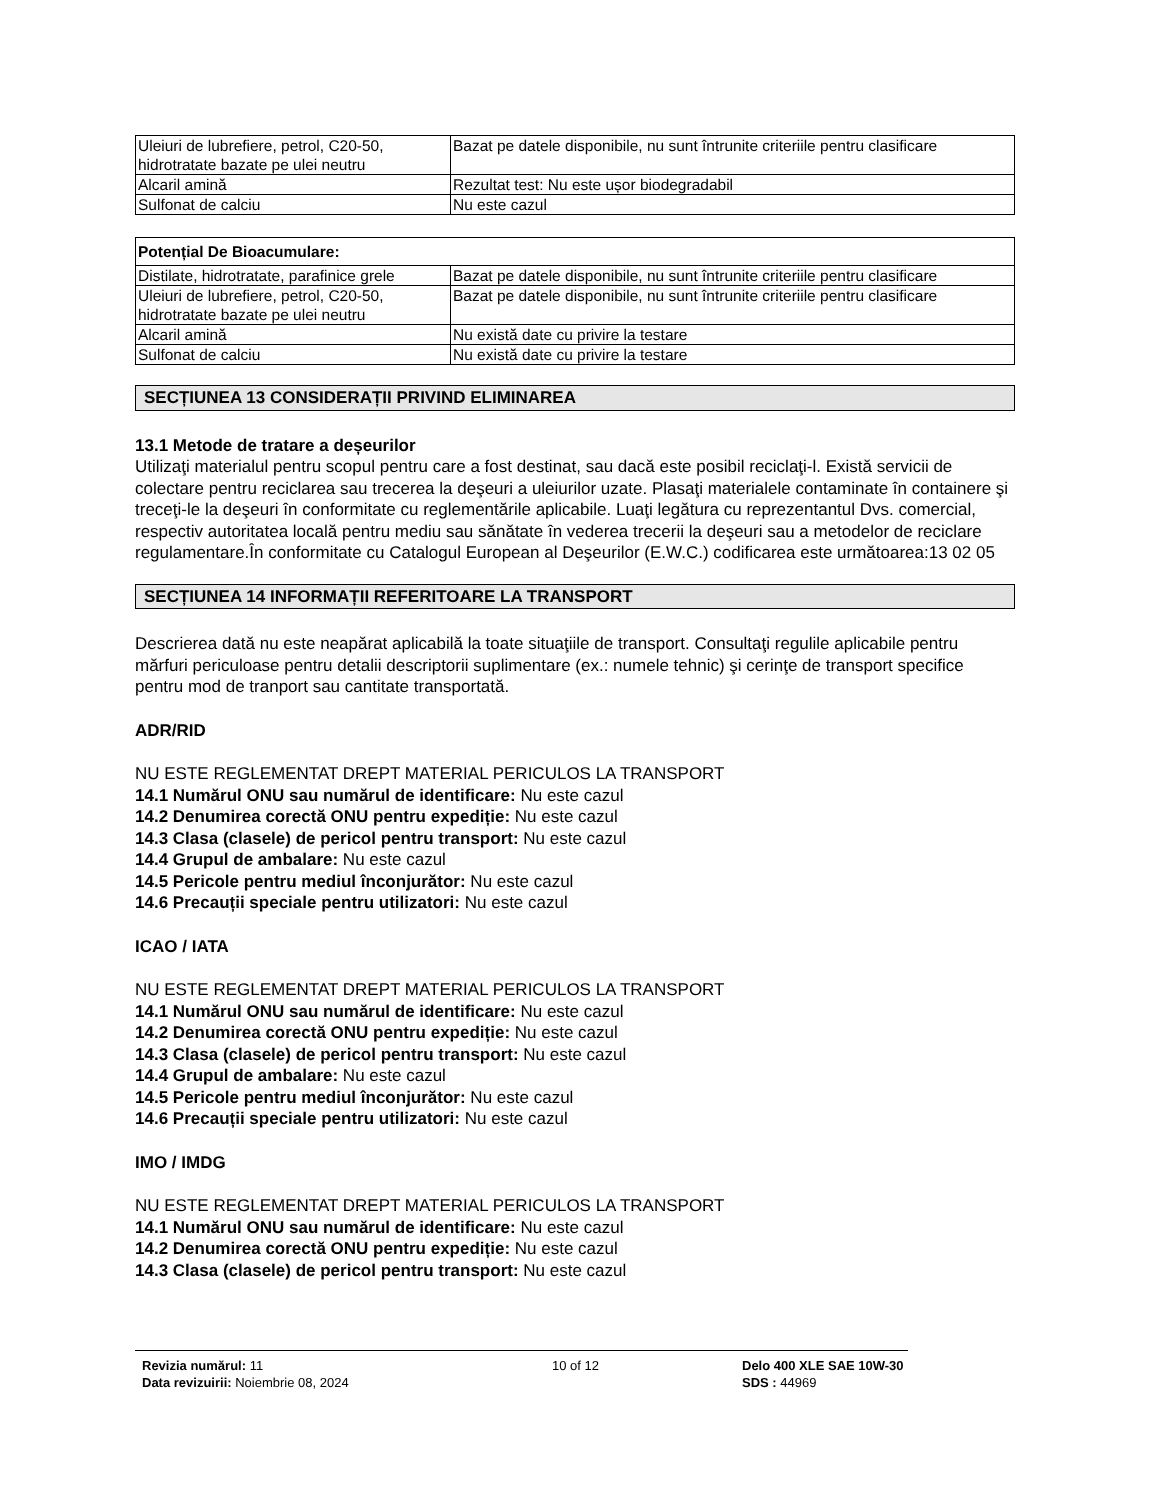| Uleiuri de lubrefiere, petrol, C20-50, hidrotratate bazate pe ulei neutru | Bazat pe datele disponibile, nu sunt întrunite criteriile pentru clasificare |
| Alcaril amină | Rezultat test: Nu este ușor biodegradabil |
| Sulfonat de calciu | Nu este cazul |
| Potențial De Bioacumulare: | |
| Distilate, hidrotratate, parafinice grele | Bazat pe datele disponibile, nu sunt întrunite criteriile pentru clasificare |
| Uleiuri de lubrefiere, petrol, C20-50, hidrotratate bazate pe ulei neutru | Bazat pe datele disponibile, nu sunt întrunite criteriile pentru clasificare |
| Alcaril amină | Nu există date cu privire la testare |
| Sulfonat de calciu | Nu există date cu privire la testare |
SECȚIUNEA 13 CONSIDERAȚII PRIVIND ELIMINAREA
13.1 Metode de tratare a deșeurilor
Utilizaţi materialul pentru scopul pentru care a fost destinat, sau dacă este posibil reciclaţi-l. Există servicii de colectare pentru reciclarea sau trecerea la deşeuri a uleiurilor uzate. Plasaţi materialele contaminate în containere şi treceţi-le la deşeuri în conformitate cu reglementările aplicabile. Luaţi legătura cu reprezentantul Dvs. comercial, respectiv autoritatea locală pentru mediu sau sănătate în vederea trecerii la deşeuri sau a metodelor de reciclare regulamentare.În conformitate cu Catalogul European al Deşeurilor (E.W.C.) codificarea este următoarea:13 02 05
SECȚIUNEA 14 INFORMAȚII REFERITOARE LA TRANSPORT
Descrierea dată nu este neapărat aplicabilă la toate situaţiile de transport. Consultaţi regulile aplicabile pentru mărfuri periculoase pentru detalii descriptorii suplimentare (ex.: numele tehnic) şi cerinţe de transport specifice pentru mod de tranport sau cantitate transportată.
ADR/RID
NU ESTE REGLEMENTAT DREPT MATERIAL PERICULOS LA TRANSPORT
14.1 Numărul ONU sau numărul de identificare: Nu este cazul
14.2 Denumirea corectă ONU pentru expediție: Nu este cazul
14.3 Clasa (clasele) de pericol pentru transport: Nu este cazul
14.4 Grupul de ambalare: Nu este cazul
14.5 Pericole pentru mediul înconjurător: Nu este cazul
14.6 Precauții speciale pentru utilizatori: Nu este cazul
ICAO / IATA
NU ESTE REGLEMENTAT DREPT MATERIAL PERICULOS LA TRANSPORT
14.1 Numărul ONU sau numărul de identificare: Nu este cazul
14.2 Denumirea corectă ONU pentru expediție: Nu este cazul
14.3 Clasa (clasele) de pericol pentru transport: Nu este cazul
14.4 Grupul de ambalare: Nu este cazul
14.5 Pericole pentru mediul înconjurător: Nu este cazul
14.6 Precauții speciale pentru utilizatori: Nu este cazul
IMO / IMDG
NU ESTE REGLEMENTAT DREPT MATERIAL PERICULOS LA TRANSPORT
14.1 Numărul ONU sau numărul de identificare: Nu este cazul
14.2 Denumirea corectă ONU pentru expediție: Nu este cazul
14.3 Clasa (clasele) de pericol pentru transport: Nu este cazul
Revizia numărul: 11
Data revizuirii: Noiembrie 08, 2024
10 of 12 Delo 400 XLE SAE 10W-30
SDS : 44969